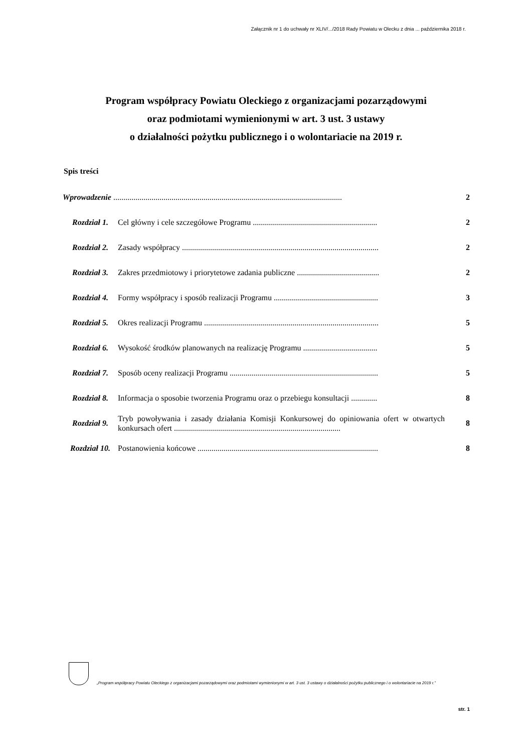Załącznik nr 1 do uchwały nr XLIV/.../2018 Rady Powiatu w Olecku z dnia ... października 2018 r.
Program współpracy Powiatu Oleckiego z organizacjami pozarządowymi
oraz podmiotami wymienionymi w art. 3 ust. 3 ustawy
o działalności pożytku publicznego i o wolontariacie na 2019 r.
Spis treści
| Wprowadzenie .................................................................................................................. | | 2 |
| Rozdział 1. | Cel główny i cele szczegółowe Programu .............................................................. | 2 |
| Rozdział 2. | Zasady współpracy .................................................................................................. | 2 |
| Rozdział 3. | Zakres przedmiotowy i priorytetowe zadania publiczne ......................................... | 2 |
| Rozdział 4. | Formy współpracy i sposób realizacji Programu .................................................... | 3 |
| Rozdział 5. | Okres realizacji Programu ....................................................................................... | 5 |
| Rozdział 6. | Wysokość środków planowanych na realizację Programu ..................................... | 5 |
| Rozdział 7. | Sposób oceny realizacji Programu .......................................................................... | 5 |
| Rozdział 8. | Informacja o sposobie tworzenia Programu oraz o przebiegu konsultacji ............. | 8 |
| Rozdział 9. | Tryb powoływania i zasady działania Komisji Konkursowej do opiniowania ofert w otwartych konkursach ofert ................................................................................... | 8 |
| Rozdział 10. | Postanowienia końcowe .......................................................................................... | 8 |
„Program współpracy Powiatu Oleckiego z organizacjami pozarządowymi oraz podmiotami wymienionymi w art. 3 ust. 3 ustawy o działalności pożytku publicznego i o wolontariacie na 2019 r.”
str. 1